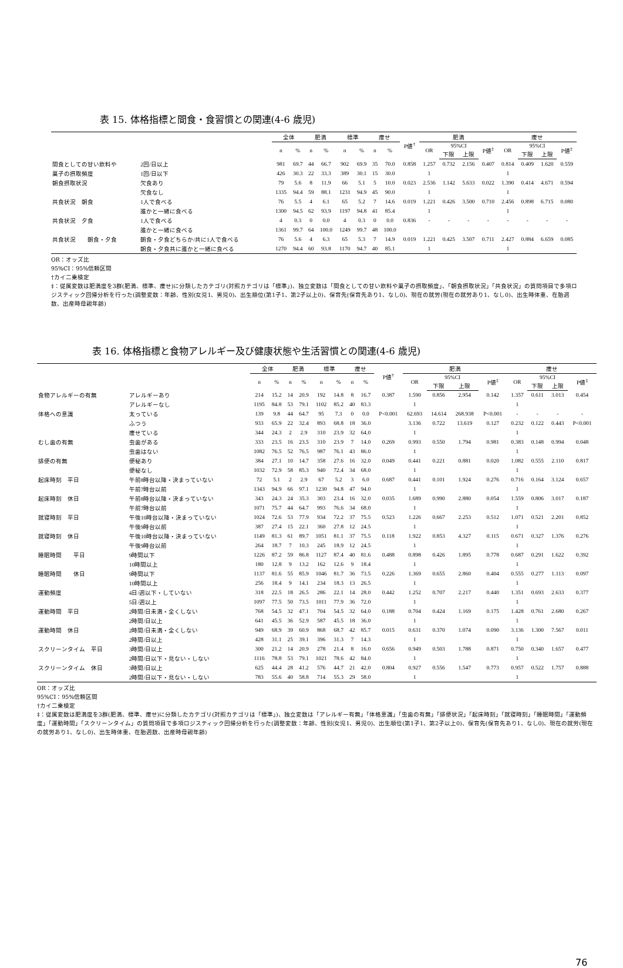表 15. 体格指標と間食・食習慣との関連(4-6 歳児)
| | | 全体 | | 肥満 | | 標準 | | 痩せ | | P値<sup>†</sup> | 肥満 | | | | 痩せ | | | |
| --- | --- | --- | --- | --- | --- | --- | --- | --- | --- | --- | --- | --- | --- | --- | --- | --- | --- | --- |
| | | n | % | n | % | n | % | n | % | | OR | 95%CI | | P値<sup>‡</sup> | OR | 95%CI | | P値<sup>‡</sup> |
| | | | | | | | | | | | | 下限 | 上限 | | | 下限 | 上限 | |
| 間食としての甘い飲料や | 2回/日以上 | 981 | 69.7 | 44 | 66.7 | 902 | 69.9 | 35 | 70.0 | 0.858 | 1.257 | 0.732 | 2.156 | 0.407 | 0.814 | 0.409 | 1.620 | 0.559 |
| 菓子の摂取頻度 | 1回/日以下 | 426 | 30.3 | 22 | 33.3 | 389 | 30.1 | 15 | 30.0 | | 1 | | | | 1 | | | |
| 朝食摂取状況 | 欠食あり | 79 | 5.6 | 8 | 11.9 | 66 | 5.1 | 5 | 10.0 | 0.023 | 2.536 | 1.142 | 5.633 | 0.022 | 1.390 | 0.414 | 4.671 | 0.594 |
| | 欠食なし | 1335 | 94.4 | 59 | 88.1 | 1231 | 94.9 | 45 | 90.0 | | 1 | | | | 1 | | | |
| 共食状況 朝食 | 1人で食べる | 76 | 5.5 | 4 | 6.1 | 65 | 5.2 | 7 | 14.6 | 0.019 | 1.221 | 0.426 | 3.500 | 0.710 | 2.456 | 0.898 | 6.715 | 0.080 |
| | 誰かと一緒に食べる | 1300 | 94.5 | 62 | 93.9 | 1197 | 94.8 | 41 | 85.4 | | 1 | | | | 1 | | | |
| 共食状況 夕食 | 1人で食べる | 4 | 0.3 | 0 | 0.0 | 4 | 0.3 | 0 | 0.0 | 0.836 | - | - | - | - | - | - | - | - |
| | 誰かと一緒に食べる | 1361 | 99.7 | 64 | 100.0 | 1249 | 99.7 | 48 | 100.0 | | | | | | | | | |
| 共食状況 朝食・夕食 | 朝食・夕食どちらか/共に1人で食べる | 76 | 5.6 | 4 | 6.3 | 65 | 5.3 | 7 | 14.9 | 0.019 | 1.221 | 0.425 | 3.507 | 0.711 | 2.427 | 0.884 | 6.659 | 0.085 |
| | 朝食・夕食共に誰かと一緒に食べる | 1270 | 94.4 | 60 | 93.8 | 1170 | 94.7 | 40 | 85.1 | | 1 | | | | 1 | | | |
OR：オッズ比
95%CI：95%信頼区間
†カイ二乗検定
‡：従属変数は肥満度を3群(肥満、標準、痩せ)に分類したカテゴリ(対照カテゴリは「標準」)、独立変数は「間食としての甘い飲料や菓子の摂取頻度」、「朝食摂取状況」「共食状況」の質問項目で多項ロジスティック回帰分析を行った(調整変数：年齢、性別(女児1、男児0)、出生順位(第1子1、第2子以上0)、保育先(保育先あり1、なし0)、現在の就労(現在の就労あり1、なし0)、出生時体重、在胎週数、出産時母親年齢)
表 16. 体格指標と食物アレルギー及び健康状態や生活習慣との関連(4-6 歳児)
| | | 全体 | | 肥満 | | 標準 | | 痩せ | | P値<sup>†</sup> | 肥満 | | | | 痩せ | | | |
| --- | --- | --- | --- | --- | --- | --- | --- | --- | --- | --- | --- | --- | --- | --- | --- | --- | --- | --- |
| | | n | % | n | % | n | % | n | % | | OR | 95%CI | | P値<sup>‡</sup> | OR | 95%CI | | P値<sup>‡</sup> |
| | | | | | | | | | | | | 下限 | 上限 | | | 下限 | 上限 | |
| 食物アレルギーの有無 | アレルギーあり | 214 | 15.2 | 14 | 20.9 | 192 | 14.8 | 8 | 16.7 | 0.387 | 1.590 | 0.856 | 2.954 | 0.142 | 1.357 | 0.611 | 3.013 | 0.454 |
| | アレルギーなし | 1195 | 84.8 | 53 | 79.1 | 1102 | 85.2 | 40 | 83.3 | | 1 | | | | 1 | | | |
| 体格への意識 | 太っている | 139 | 9.8 | 44 | 64.7 | 95 | 7.3 | 0 | 0.0 | P<0.001 | 62.693 | 14.614 | 268.938 | P<0.001 | - | - | - | - |
| | ふつう | 933 | 65.9 | 22 | 32.4 | 893 | 68.8 | 18 | 36.0 | | 3.136 | 0.722 | 13.619 | 0.127 | 0.232 | 0.122 | 0.443 | P<0.001 |
| | 痩せている | 344 | 24.3 | 2 | 2.9 | 310 | 23.9 | 32 | 64.0 | | 1 | | | | 1 | | | |
| むし歯の有無 | 虫歯がある | 333 | 23.5 | 16 | 23.5 | 310 | 23.9 | 7 | 14.0 | 0.269 | 0.993 | 0.550 | 1.794 | 0.981 | 0.383 | 0.148 | 0.994 | 0.048 |
| | 虫歯はない | 1082 | 76.5 | 52 | 76.5 | 987 | 76.1 | 43 | 86.0 | | 1 | | | | 1 | | | |
| 排便の有無 | 便秘あり | 384 | 27.1 | 10 | 14.7 | 358 | 27.6 | 16 | 32.0 | 0.049 | 0.441 | 0.221 | 0.881 | 0.020 | 1.082 | 0.555 | 2.110 | 0.817 |
| | 便秘なし | 1032 | 72.9 | 58 | 85.3 | 940 | 72.4 | 34 | 68.0 | | 1 | | | | 1 | | | |
| 起床時刻 平日 | 午前8時台以降・決まっていない | 72 | 5.1 | 2 | 2.9 | 67 | 5.2 | 3 | 6.0 | 0.687 | 0.441 | 0.101 | 1.924 | 0.276 | 0.716 | 0.164 | 3.124 | 0.657 |
| | 午前7時台以前 | 1343 | 94.9 | 66 | 97.1 | 1230 | 94.8 | 47 | 94.0 | | 1 | | | | 1 | | | |
| 起床時刻 休日 | 午前8時台以降・決まっていない | 343 | 24.3 | 24 | 35.3 | 303 | 23.4 | 16 | 32.0 | 0.035 | 1.689 | 0.990 | 2.880 | 0.054 | 1.559 | 0.806 | 3.017 | 0.187 |
| | 午前7時台以前 | 1071 | 75.7 | 44 | 64.7 | 993 | 76.6 | 34 | 68.0 | | 1 | | | | 1 | | | |
| 就寝時刻 平日 | 午後10時台以降・決まっていない | 1024 | 72.6 | 53 | 77.9 | 934 | 72.2 | 37 | 75.5 | 0.523 | 1.226 | 0.667 | 2.253 | 0.512 | 1.071 | 0.521 | 2.201 | 0.852 |
| | 午後9時台以前 | 387 | 27.4 | 15 | 22.1 | 360 | 27.8 | 12 | 24.5 | | 1 | | | | 1 | | | |
| 就寝時刻 休日 | 午後10時台以降・決まっていない | 1149 | 81.3 | 61 | 89.7 | 1051 | 81.1 | 37 | 75.5 | 0.118 | 1.922 | 0.853 | 4.327 | 0.115 | 0.671 | 0.327 | 1.376 | 0.276 |
| | 午後9時台以前 | 264 | 18.7 | 7 | 10.3 | 245 | 18.9 | 12 | 24.5 | | 1 | | | | 1 | | | |
| 睡眠時間 平日 | 9時間以下 | 1226 | 87.2 | 59 | 86.8 | 1127 | 87.4 | 40 | 81.6 | 0.488 | 0.898 | 0.426 | 1.895 | 0.778 | 0.687 | 0.291 | 1.622 | 0.392 |
| | 10時間以上 | 180 | 12.8 | 9 | 13.2 | 162 | 12.6 | 9 | 18.4 | | 1 | | | | 1 | | | |
| 睡眠時間 休日 | 9時間以下 | 1137 | 81.6 | 55 | 85.9 | 1046 | 81.7 | 36 | 73.5 | 0.226 | 1.369 | 0.655 | 2.860 | 0.404 | 0.555 | 0.277 | 1.113 | 0.097 |
| | 10時間以上 | 256 | 18.4 | 9 | 14.1 | 234 | 18.3 | 13 | 26.5 | | 1 | | | | 1 | | | |
| 運動頻度 | 4日/週以下・していない | 318 | 22.5 | 18 | 26.5 | 286 | 22.1 | 14 | 28.0 | 0.442 | 1.252 | 0.707 | 2.217 | 0.440 | 1.351 | 0.693 | 2.633 | 0.377 |
| | 5日/週以上 | 1097 | 77.5 | 50 | 73.5 | 1011 | 77.9 | 36 | 72.0 | | 1 | | | | 1 | | | |
| 運動時間 平日 | 2時間/日未満・全くしない | 768 | 54.5 | 32 | 47.1 | 704 | 54.5 | 32 | 64.0 | 0.188 | 0.704 | 0.424 | 1.169 | 0.175 | 1.428 | 0.761 | 2.680 | 0.267 |
| | 2時間/日以上 | 641 | 45.5 | 36 | 52.9 | 587 | 45.5 | 18 | 36.0 | | 1 | | | | 1 | | | |
| 運動時間 休日 | 2時間/日未満・全くしない | 949 | 68.9 | 39 | 60.9 | 868 | 68.7 | 42 | 85.7 | 0.015 | 0.631 | 0.370 | 1.074 | 0.090 | 3.136 | 1.300 | 7.567 | 0.011 |
| | 2時間/日以上 | 428 | 31.1 | 25 | 39.1 | 396 | 31.3 | 7 | 14.3 | | 1 | | | | 1 | | | |
| スクリーンタイム 平日 | 3時間/日以上 | 300 | 21.2 | 14 | 20.9 | 278 | 21.4 | 8 | 16.0 | 0.656 | 0.949 | 0.503 | 1.788 | 0.871 | 0.750 | 0.340 | 1.657 | 0.477 |
| | 2時間/日以下・見ない・しない | 1116 | 78.8 | 53 | 79.1 | 1021 | 78.6 | 42 | 84.0 | | 1 | | | | 1 | | | |
| スクリーンタイム 休日 | 3時間/日以上 | 625 | 44.4 | 28 | 41.2 | 576 | 44.7 | 21 | 42.0 | 0.804 | 0.927 | 0.556 | 1.547 | 0.773 | 0.957 | 0.522 | 1.757 | 0.888 |
| | 2時間/日以下・見ない・しない | 783 | 55.6 | 40 | 58.8 | 714 | 55.3 | 29 | 58.0 | | 1 | | | | 1 | | | |
OR：オッズ比
95%CI：95%信頼区間
†カイ二乗検定
‡：従属変数は肥満度を3群(肥満、標準、痩せ)に分類したカテゴリ(対照カテゴリは「標準」)、独立変数は「アレルギー有無」「体格意識」「虫歯の有無」「排便状況」「起床時刻」「就寝時刻」「睡眠時間」「運動頻度」「運動時間」「スクリーンタイム」の質問項目で多項ロジスティック回帰分析を行った(調整変数：年齢、性別(女児1、男児0)、出生順位(第1子1、第2子以上0)、保育先(保育先あり1、なし0)、現在の就労(現在の就労あり1、なし0)、出生時体重、在胎週数、出産時母親年齢)
76